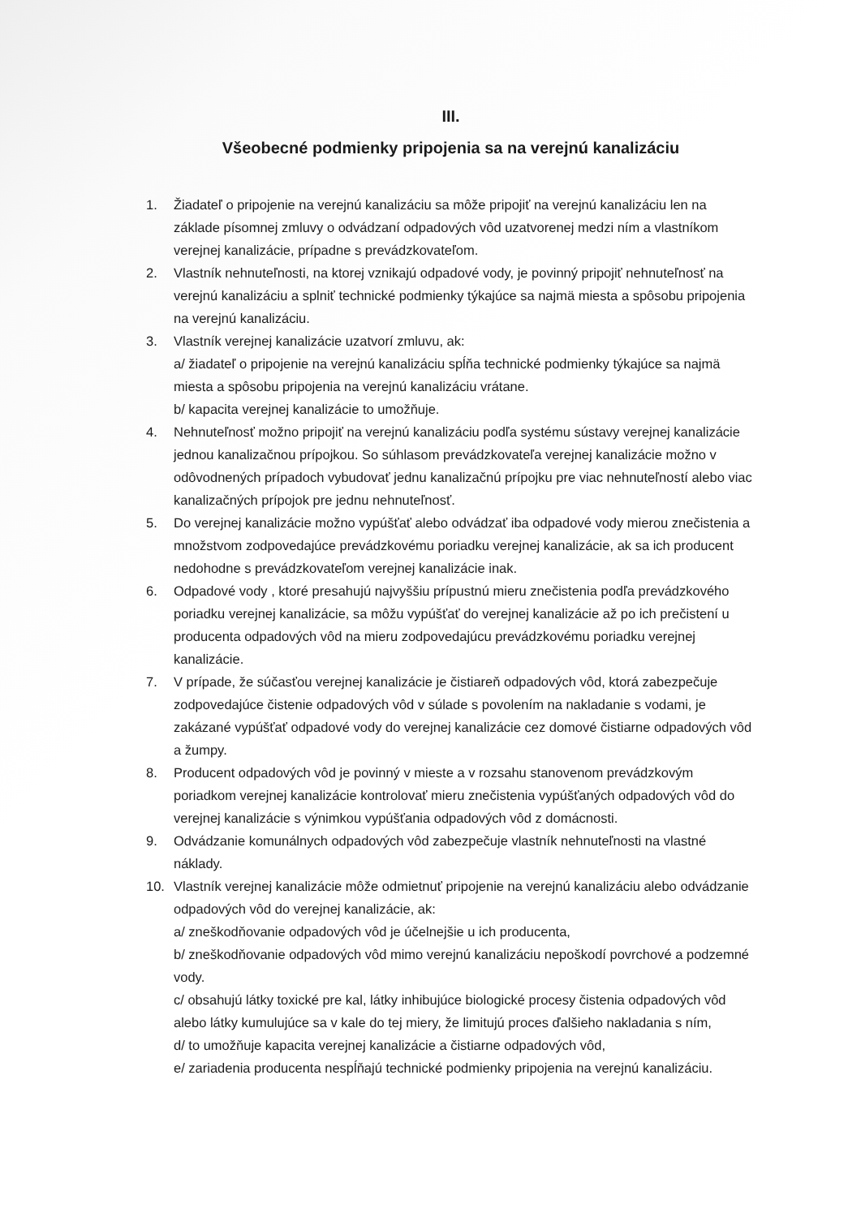III.
Všeobecné podmienky pripojenia sa na verejnú kanalizáciu
1. Žiadateľ o pripojenie na verejnú kanalizáciu sa môže pripojiť na verejnú kanalizáciu len na základe písomnej zmluvy o odvádzaní odpadových vôd uzatvorenej medzi ním a vlastníkom verejnej kanalizácie, prípadne s prevádzkovateľom.
2. Vlastník nehnuteľnosti, na ktorej vznikajú odpadové vody, je povinný pripojiť nehnuteľnosť na verejnú kanalizáciu a splniť technické podmienky týkajúce sa najmä miesta a spôsobu pripojenia na verejnú kanalizáciu.
3. Vlastník verejnej kanalizácie uzatvorí zmluvu, ak:
a/ žiadateľ o pripojenie na verejnú kanalizáciu spĺňa technické podmienky týkajúce sa najmä miesta a spôsobu pripojenia na verejnú kanalizáciu vrátane.
b/ kapacita verejnej kanalizácie to umožňuje.
4. Nehnuteľnosť možno pripojiť na verejnú kanalizáciu podľa systému sústavy verejnej kanalizácie jednou kanalizačnou prípojkou. So súhlasom prevádzkovateľa verejnej kanalizácie možno v odôvodnených prípadoch vybudovať jednu kanalizačnú prípojku pre viac nehnuteľností alebo viac kanalizačných prípojok pre jednu nehnuteľnosť.
5. Do verejnej kanalizácie možno vypúšťať alebo odvádzať iba odpadové vody mierou znečistenia a množstvom zodpovedajúce prevádzkovému poriadku verejnej kanalizácie, ak sa ich producent nedohodne s prevádzkovateľom verejnej kanalizácie inak.
6. Odpadové vody , ktoré presahujú najvyššiu prípustnú mieru znečistenia podľa prevádzkového poriadku verejnej kanalizácie, sa môžu vypúšťať do verejnej kanalizácie až po ich prečistení u producenta odpadových vôd na mieru zodpovedajúcu prevádzkovému poriadku verejnej kanalizácie.
7. V prípade, že súčasťou verejnej kanalizácie je čistiareň odpadových vôd, ktorá zabezpečuje zodpovedajúce čistenie odpadových vôd v súlade s povolením na nakladanie s vodami, je zakázané vypúšťať odpadové vody do verejnej kanalizácie cez domové čistiarne odpadových vôd a žumpy.
8. Producent odpadových vôd je povinný v mieste a v rozsahu stanovenom prevádzkovým poriadkom verejnej kanalizácie kontrolovať mieru znečistenia vypúšťaných odpadových vôd do verejnej kanalizácie s výnimkou vypúšťania odpadových vôd z domácnosti.
9. Odvádzanie komunálnych odpadových vôd zabezpečuje vlastník nehnuteľnosti na vlastné náklady.
10. Vlastník verejnej kanalizácie môže odmietnuť pripojenie na verejnú kanalizáciu alebo odvádzanie odpadových vôd do verejnej kanalizácie, ak:
a/ zneškodňovanie odpadových vôd je účelnejšie u ich producenta,
b/ zneškodňovanie odpadových vôd mimo verejnú kanalizáciu nepoškodí povrchové a podzemné vody.
c/ obsahujú látky toxické pre kal, látky inhibujúce biologické procesy čistenia odpadových vôd alebo látky kumulujúce sa v kale do tej miery, že limitujú proces ďalšieho nakladania s ním,
d/ to umožňuje kapacita verejnej kanalizácie a čistiarne odpadových vôd,
e/ zariadenia producenta nespĺňajú technické podmienky pripojenia na verejnú kanalizáciu.